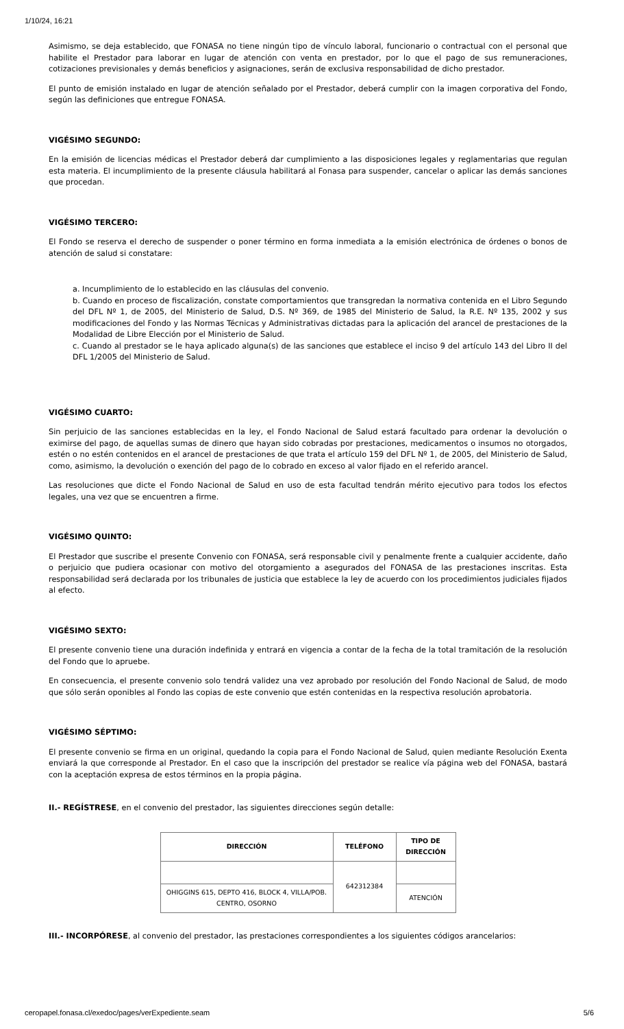1/10/24, 16:21
Asimismo, se deja establecido, que FONASA no tiene ningún tipo de vínculo laboral, funcionario o contractual con el personal que habilite el Prestador para laborar en lugar de atención con venta en prestador, por lo que el pago de sus remuneraciones, cotizaciones previsionales y demás beneficios y asignaciones, serán de exclusiva responsabilidad de dicho prestador.
El punto de emisión instalado en lugar de atención señalado por el Prestador, deberá cumplir con la imagen corporativa del Fondo, según las definiciones que entregue FONASA.
VIGÉSIMO SEGUNDO:
En la emisión de licencias médicas el Prestador deberá dar cumplimiento a las disposiciones legales y reglamentarias que regulan esta materia. El incumplimiento de la presente cláusula habilitará al Fonasa para suspender, cancelar o aplicar las demás sanciones que procedan.
VIGÉSIMO TERCERO:
El Fondo se reserva el derecho de suspender o poner término en forma inmediata a la emisión electrónica de órdenes o bonos de atención de salud si constatare:
a. Incumplimiento de lo establecido en las cláusulas del convenio.
b. Cuando en proceso de fiscalización, constate comportamientos que transgredan la normativa contenida en el Libro Segundo del DFL Nº 1, de 2005, del Ministerio de Salud, D.S. Nº 369, de 1985 del Ministerio de Salud, la R.E. Nº 135, 2002 y sus modificaciones del Fondo y las Normas Técnicas y Administrativas dictadas para la aplicación del arancel de prestaciones de la Modalidad de Libre Elección por el Ministerio de Salud.
c. Cuando al prestador se le haya aplicado alguna(s) de las sanciones que establece el inciso 9 del artículo 143 del Libro II del DFL 1/2005 del Ministerio de Salud.
VIGÉSIMO CUARTO:
Sin perjuicio de las sanciones establecidas en la ley, el Fondo Nacional de Salud estará facultado para ordenar la devolución o eximirse del pago, de aquellas sumas de dinero que hayan sido cobradas por prestaciones, medicamentos o insumos no otorgados, estén o no estén contenidos en el arancel de prestaciones de que trata el artículo 159 del DFL Nº 1, de 2005, del Ministerio de Salud, como, asimismo, la devolución o exención del pago de lo cobrado en exceso al valor fijado en el referido arancel.
Las resoluciones que dicte el Fondo Nacional de Salud en uso de esta facultad tendrán mérito ejecutivo para todos los efectos legales, una vez que se encuentren a firme.
VIGÉSIMO QUINTO:
El Prestador que suscribe el presente Convenio con FONASA, será responsable civil y penalmente frente a cualquier accidente, daño o perjuicio que pudiera ocasionar con motivo del otorgamiento a asegurados del FONASA de las prestaciones inscritas. Esta responsabilidad será declarada por los tribunales de justicia que establece la ley de acuerdo con los procedimientos judiciales fijados al efecto.
VIGÉSIMO SEXTO:
El presente convenio tiene una duración indefinida y entrará en vigencia a contar de la fecha de la total tramitación de la resolución del Fondo que lo apruebe.
En consecuencia, el presente convenio solo tendrá validez una vez aprobado por resolución del Fondo Nacional de Salud, de modo que sólo serán oponibles al Fondo las copias de este convenio que estén contenidas en la respectiva resolución aprobatoria.
VIGÉSIMO SÉPTIMO:
El presente convenio se firma en un original, quedando la copia para el Fondo Nacional de Salud, quien mediante Resolución Exenta enviará la que corresponde al Prestador. En el caso que la inscripción del prestador se realice vía página web del FONASA, bastará con la aceptación expresa de estos términos en la propia página.
II.- REGÍSTRESE, en el convenio del prestador, las siguientes direcciones según detalle:
| DIRECCIÓN | TELÉFONO | TIPO DE DIRECCIÓN |
| --- | --- | --- |
| | 642312384 | |
| OHIGGINS 615, DEPTO 416, BLOCK 4, VILLA/POB. CENTRO, OSORNO | | ATENCIÓN |
III.- INCORPÓRESE, al convenio del prestador, las prestaciones correspondientes a los siguientes códigos arancelarios:
ceropapel.fonasa.cl/exedoc/pages/verExpediente.seam 5/6